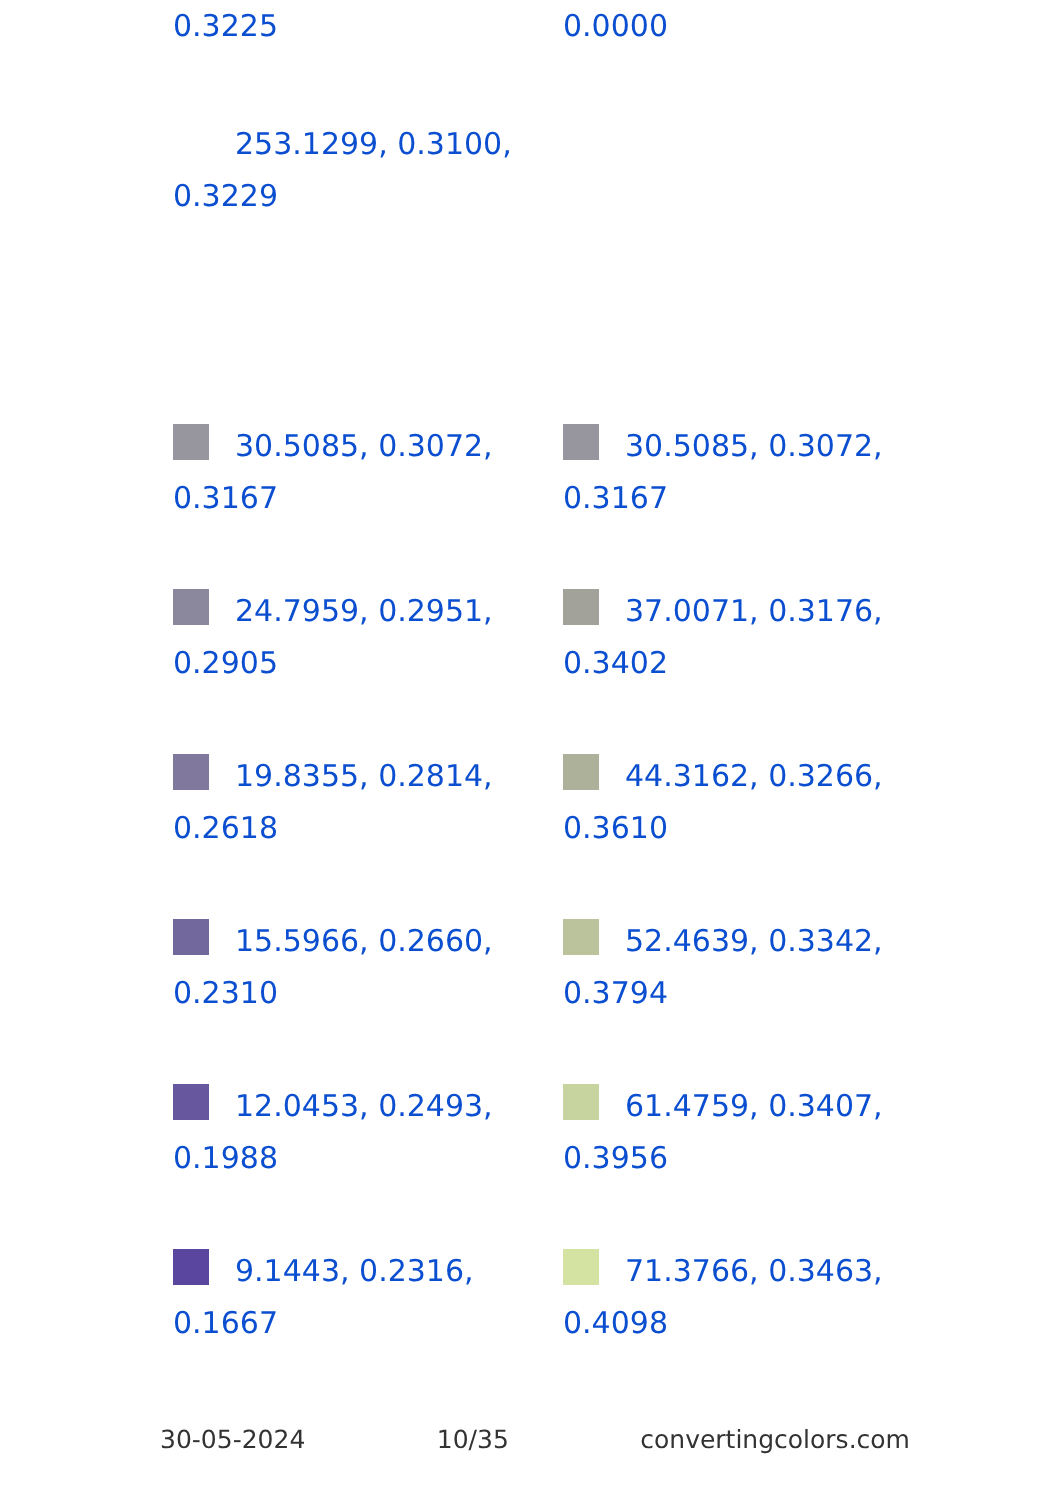0.3225 0.0000
253.1299, 0.3100, 0.3229
30.5085, 0.3072, 0.3167
30.5085, 0.3072, 0.3167
24.7959, 0.2951, 0.2905
37.0071, 0.3176, 0.3402
19.8355, 0.2814, 0.2618
44.3162, 0.3266, 0.3610
15.5966, 0.2660, 0.2310
52.4639, 0.3342, 0.3794
12.0453, 0.2493, 0.1988
61.4759, 0.3407, 0.3956
9.1443, 0.2316, 0.1667
71.3766, 0.3463, 0.4098
30-05-2024 10/35 convertingcolors.com